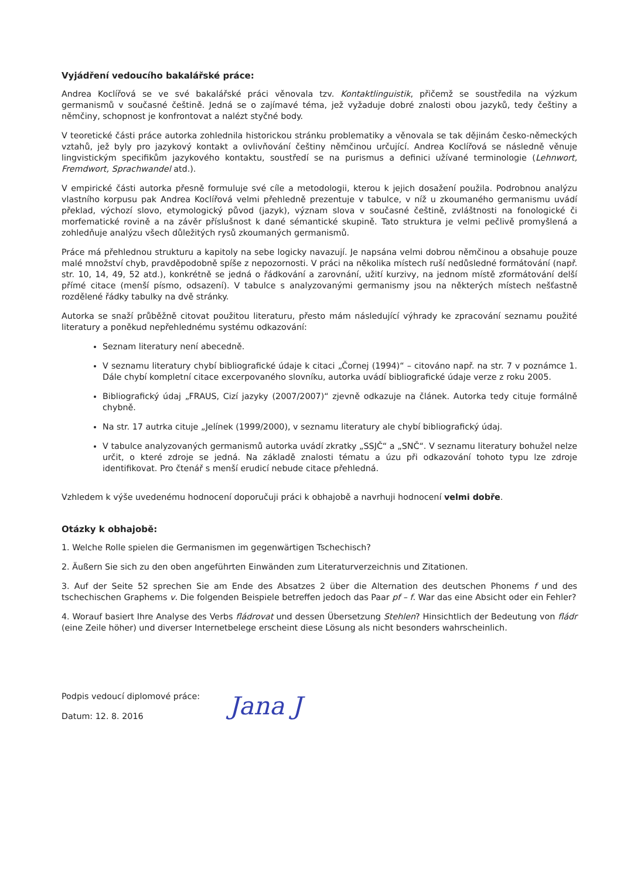Vyjádření vedoucího bakalářské práce:
Andrea Koclířová se ve své bakalářské práci věnovala tzv. Kontaktlinguistik, přičemž se soustředila na výzkum germanismů v současné češtině. Jedná se o zajímavé téma, jež vyžaduje dobré znalosti obou jazyků, tedy češtiny a němčiny, schopnost je konfrontovat a nalézt styčné body.
V teoretické části práce autorka zohlednila historickou stránku problematiky a věnovala se tak dějinám česko-německých vztahů, jež byly pro jazykový kontakt a ovlivňování češtiny němčinou určující. Andrea Koclířová se následně věnuje lingvistickým specifikům jazykového kontaktu, soustředí se na purismus a definici užívané terminologie (Lehnwort, Fremdwort, Sprachwandel atd.).
V empirické části autorka přesně formuluje své cíle a metodologii, kterou k jejich dosažení použila. Podrobnou analýzu vlastního korpusu pak Andrea Koclířová velmi přehledně prezentuje v tabulce, v níž u zkoumaného germanismu uvádí překlad, výchozí slovo, etymologický původ (jazyk), význam slova v současné češtině, zvláštnosti na fonologické či morfematické rovině a na závěr příslušnost k dané sémantické skupině. Tato struktura je velmi pečlivě promyšlená a zohledňuje analýzu všech důležitých rysů zkoumaných germanismů.
Práce má přehlednou strukturu a kapitoly na sebe logicky navazují. Je napsána velmi dobrou němčinou a obsahuje pouze malé množství chyb, pravděpodobně spíše z nepozornosti. V práci na několika místech ruší nedůsledné formátování (např. str. 10, 14, 49, 52 atd.), konkrétně se jedná o řádkování a zarovnání, užití kurzivy, na jednom místě zformátování delší přímé citace (menší písmo, odsazení). V tabulce s analyzovanými germanismy jsou na některých místech nešťastně rozdělené řádky tabulky na dvě stránky.
Autorka se snaží průběžně citovat použitou literaturu, přesto mám následující výhrady ke zpracování seznamu použité literatury a poněkud nepřehlednému systému odkazování:
Seznam literatury není abecedně.
V seznamu literatury chybí bibliografické údaje k citaci „Čornej (1994)“ – citováno např. na str. 7 v poznámce 1. Dále chybí kompletní citace excerpovaného slovníku, autorka uvádí bibliografické údaje verze z roku 2005.
Bibliografický údaj „FRAUS, Cizí jazyky (2007/2007)“ zjevně odkazuje na článek. Autorka tedy cituje formálně chybně.
Na str. 17 autrka cituje „Jelínek (1999/2000), v seznamu literatury ale chybí bibliografický údaj.
V tabulce analyzovaných germanismů autorka uvádí zkratky „SSJČ“ a „SNČ“. V seznamu literatury bohužel nelze určit, o které zdroje se jedná. Na základě znalosti tématu a úzu při odkazování tohoto typu lze zdroje identifikovat. Pro čtenář s menší erudicí nebude citace přehledná.
Vzhledem k výše uvedenému hodnocení doporučuji práci k obhajobě a navrhuji hodnocení velmi dobře.
Otázky k obhajobě:
1. Welche Rolle spielen die Germanismen im gegenwärtigen Tschechisch?
2. Äußern Sie sich zu den oben angeführten Einwänden zum Literaturverzeichnis und Zitationen.
3. Auf der Seite 52 sprechen Sie am Ende des Absatzes 2 über die Alternation des deutschen Phonems f und des tschechischen Graphems v. Die folgenden Beispiele betreffen jedoch das Paar pf – f. War das eine Absicht oder ein Fehler?
4. Worauf basiert Ihre Analyse des Verbs fládrovat und dessen Übersetzung Stehlen? Hinsichtlich der Bedeutung von fládr (eine Zeile höher) und diverser Internetbelege erscheint diese Lösung als nicht besonders wahrscheinlich.
Podpis vedoucí diplomové práce:
Datum: 12. 8. 2016
Jana J